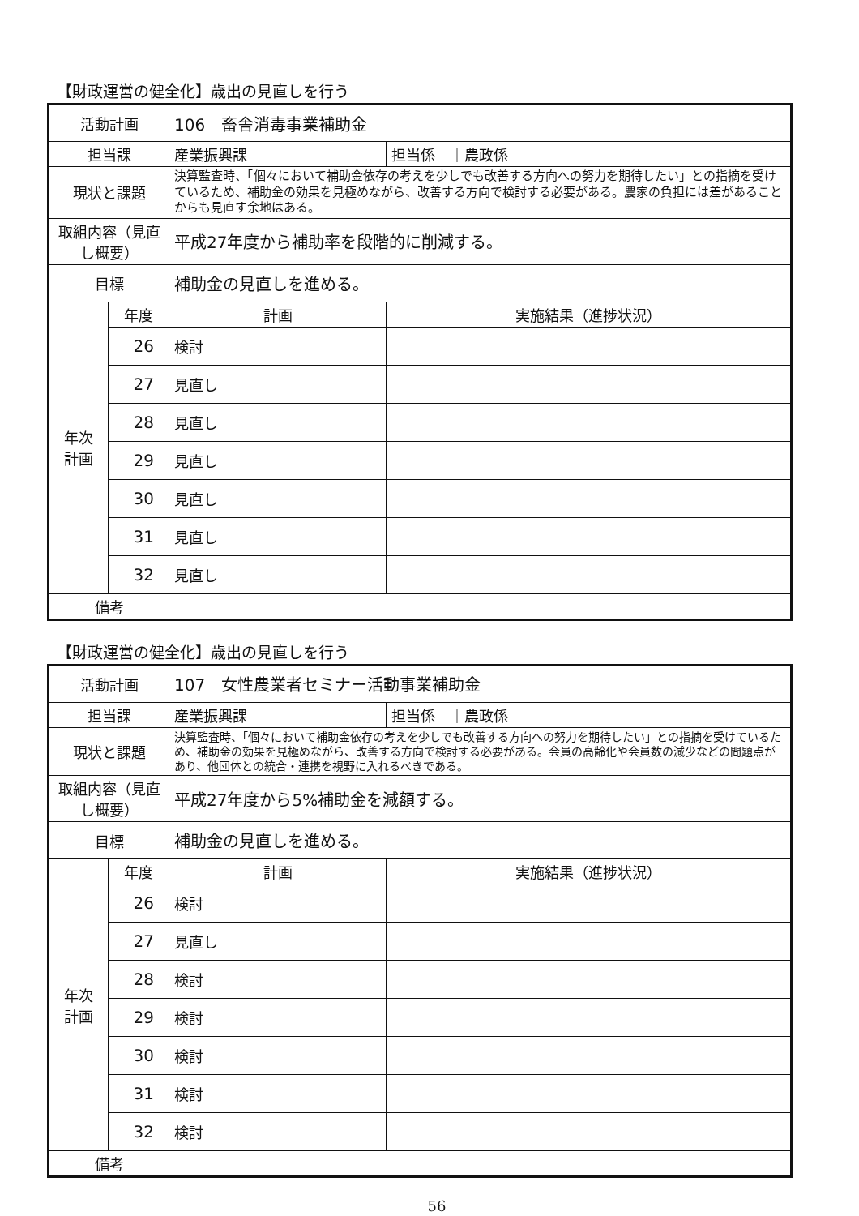【財政運営の健全化】歳出の見直しを行う
| 活動計画 | | 106 畜舎消毒事業補助金 | |
| 担当課 | | 産業振興課 | 担当係 ｜農政係 |
| 現状と課題 | | 決算監査時、「個々において補助金依存の考えを少しでも改善する方向への努力を期待したい」との指摘を受けているため、補助金の効果を見極めながら、改善する方向で検討する必要がある。農家の負担には差があることからも見直す余地はある。 | |
| 取組内容（見直し概要） | | 平成27年度から補助率を段階的に削減する。 | |
| 目標 | | 補助金の見直しを進める。 | |
| 年次 計画 | 年度 | 計画 | 実施結果（進捗状況） |
| | 26 | 検討 | |
| | 27 | 見直し | |
| | 28 | 見直し | |
| | 29 | 見直し | |
| | 30 | 見直し | |
| | 31 | 見直し | |
| | 32 | 見直し | |
| 備考 | | | |
【財政運営の健全化】歳出の見直しを行う
| 活動計画 | | 107 女性農業者セミナー活動事業補助金 | |
| 担当課 | | 産業振興課 | 担当係 ｜農政係 |
| 現状と課題 | | 決算監査時、「個々において補助金依存の考えを少しでも改善する方向への努力を期待したい」との指摘を受けているため、補助金の効果を見極めながら、改善する方向で検討する必要がある。会員の高齢化や会員数の減少などの問題点があり、他団体との統合・連携を視野に入れるべきである。 | |
| 取組内容（見直し概要） | | 平成27年度から5%補助金を減額する。 | |
| 目標 | | 補助金の見直しを進める。 | |
| 年次 計画 | 年度 | 計画 | 実施結果（進捗状況） |
| | 26 | 検討 | |
| | 27 | 見直し | |
| | 28 | 検討 | |
| | 29 | 検討 | |
| | 30 | 検討 | |
| | 31 | 検討 | |
| | 32 | 検討 | |
| 備考 | | | |
56